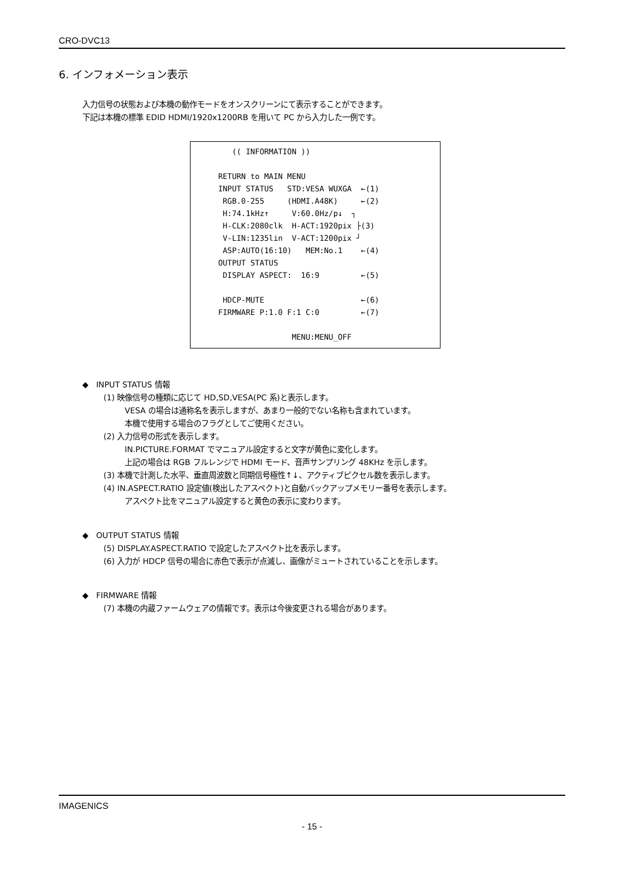CRO-DVC13
6. インフォメーション表示
入力信号の状態および本機の動作モードをオンスクリーンにて表示することができます。
下記は本機の標準 EDID HDMI/1920x1200RB を用いて PC から入力した一例です。
(( INFORMATION )) RETURN to MAIN MENU INPUT STATUS STD:VESA WUXGA ←(1) RGB.0-255 (HDMI.A48K) ←(2) H:74.1kHz↑ V:60.0Hz/p↓ ┐ H-CLK:2080clk H-ACT:1920pix ├(3) V-LIN:1235lin V-ACT:1200pix ┘ ASP:AUTO(16:10) MEM:No.1 ←(4) OUTPUT STATUS DISPLAY ASPECT: 16:9 ←(5) HDCP-MUTE ←(6) FIRMWARE P:1.0 F:1 C:0 ←(7) MENU:MENU_OFF
◆　INPUT STATUS 情報
(1) 映像信号の種類に応じて HD,SD,VESA(PC 系)と表示します。
VESA の場合は通称名を表示しますが、あまり一般的でない名称も含まれています。
本機で使用する場合のフラグとしてご使用ください。
(2) 入力信号の形式を表示します。
IN.PICTURE.FORMAT でマニュアル設定すると文字が黄色に変化します。
上記の場合は RGB フルレンジで HDMI モード、音声サンプリング 48KHz を示します。
(3) 本機で計測した水平、垂直周波数と同期信号極性↑↓、アクティブピクセル数を表示します。
(4) IN.ASPECT.RATIO 設定値(検出したアスペクト)と自動バックアップメモリー番号を表示します。
アスペクト比をマニュアル設定すると黄色の表示に変わります。
◆　OUTPUT STATUS 情報
(5) DISPLAY.ASPECT.RATIO で設定したアスペクト比を表示します。
(6) 入力が HDCP 信号の場合に赤色で表示が点滅し、画像がミュートされていることを示します。
◆　FIRMWARE 情報
(7) 本機の内蔵ファームウェアの情報です。表示は今後変更される場合があります。
IMAGENICS
- 15 -